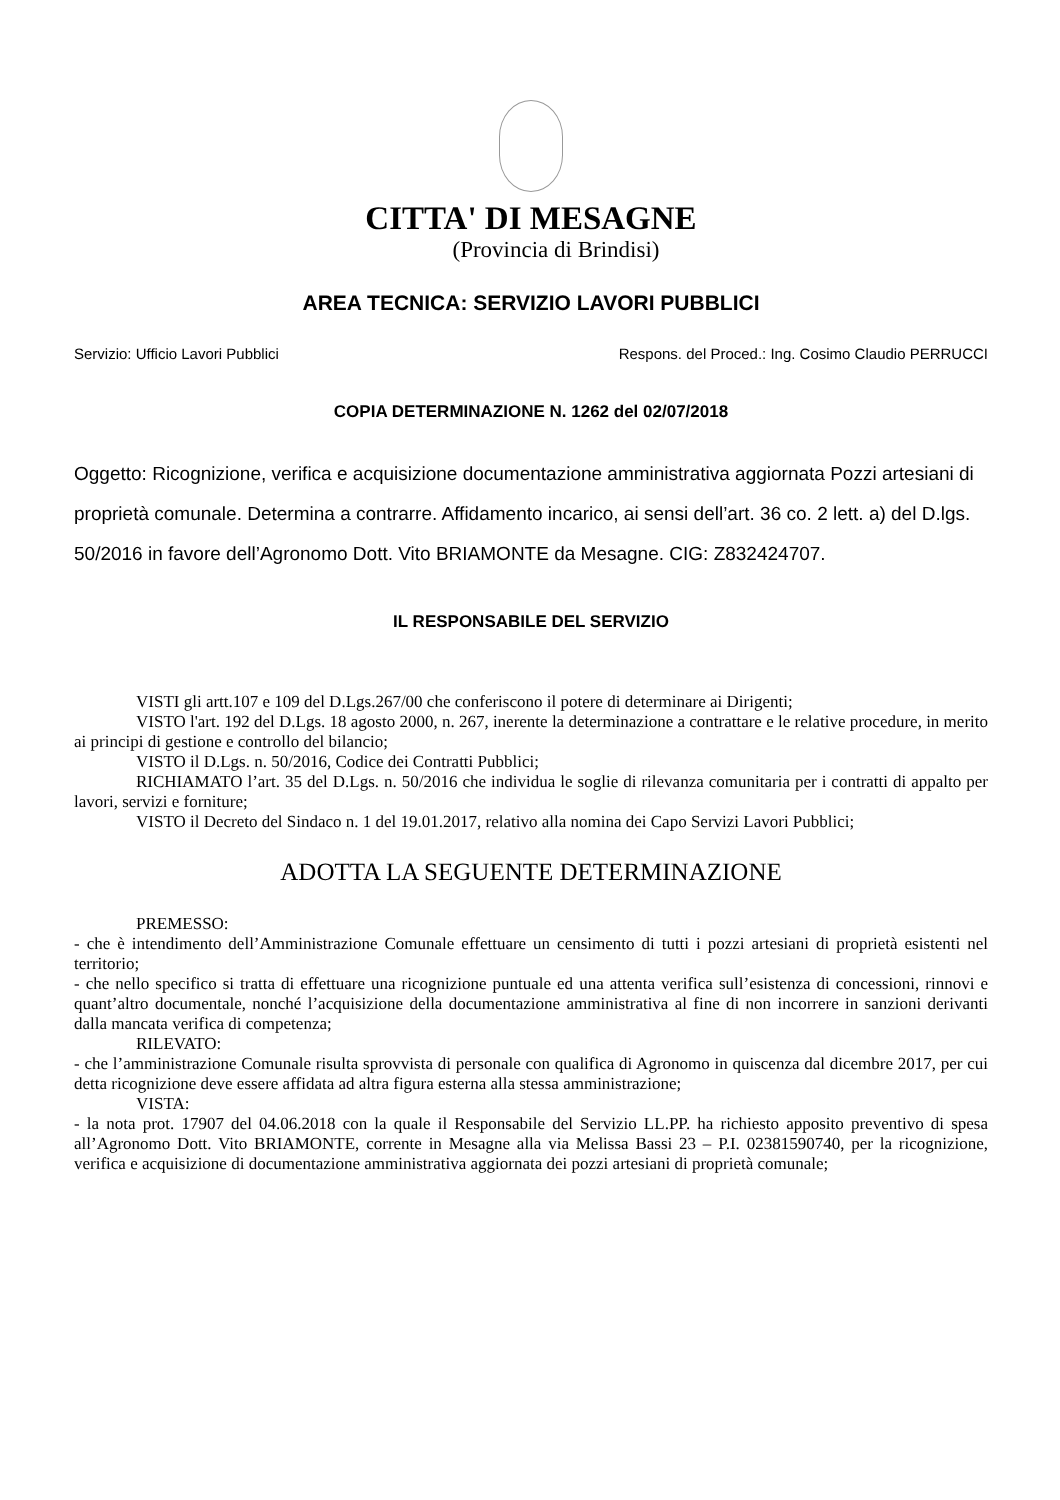CITTA' DI MESAGNE
(Provincia di Brindisi)
AREA TECNICA: SERVIZIO LAVORI PUBBLICI
Servizio: Ufficio Lavori Pubblici Respons. del Proced.: Ing. Cosimo Claudio PERRUCCI
COPIA DETERMINAZIONE N. 1262 del 02/07/2018
Oggetto: Ricognizione, verifica e acquisizione documentazione amministrativa aggiornata Pozzi artesiani di proprietà comunale. Determina a contrarre. Affidamento incarico, ai sensi dell’art. 36 co. 2 lett. a) del D.lgs. 50/2016 in favore dell’Agronomo Dott. Vito BRIAMONTE da Mesagne. CIG: Z832424707.
IL RESPONSABILE DEL SERVIZIO
VISTI gli artt.107 e 109 del D.Lgs.267/00 che conferiscono il potere di determinare ai Dirigenti;
VISTO l'art. 192 del D.Lgs. 18 agosto 2000, n. 267, inerente la determinazione a contrattare e le relative procedure, in merito ai principi di gestione e controllo del bilancio;
VISTO il D.Lgs. n. 50/2016, Codice dei Contratti Pubblici;
RICHIAMATO l’art. 35 del D.Lgs. n. 50/2016 che individua le soglie di rilevanza comunitaria per i contratti di appalto per lavori, servizi e forniture;
VISTO il Decreto del Sindaco n. 1 del 19.01.2017, relativo alla nomina dei Capo Servizi Lavori Pubblici;
ADOTTA LA SEGUENTE DETERMINAZIONE
PREMESSO:
- che è intendimento dell’Amministrazione Comunale effettuare un censimento di tutti i pozzi artesiani di proprietà esistenti nel territorio;
- che nello specifico si tratta di effettuare una ricognizione puntuale ed una attenta verifica sull’esistenza di concessioni, rinnovi e quant’altro documentale, nonché l’acquisizione della documentazione amministrativa al fine di non incorrere in sanzioni derivanti dalla mancata verifica di competenza;
RILEVATO:
- che l’amministrazione Comunale risulta sprovvista di personale con qualifica di Agronomo in quiscenza dal dicembre 2017, per cui detta ricognizione deve essere affidata ad altra figura esterna alla stessa amministrazione;
VISTA:
- la nota prot. 17907 del 04.06.2018 con la quale il Responsabile del Servizio LL.PP. ha richiesto apposito preventivo di spesa all’Agronomo Dott. Vito BRIAMONTE, corrente in Mesagne alla via Melissa Bassi 23 – P.I. 02381590740, per la ricognizione, verifica e acquisizione di documentazione amministrativa aggiornata dei pozzi artesiani di proprietà comunale;